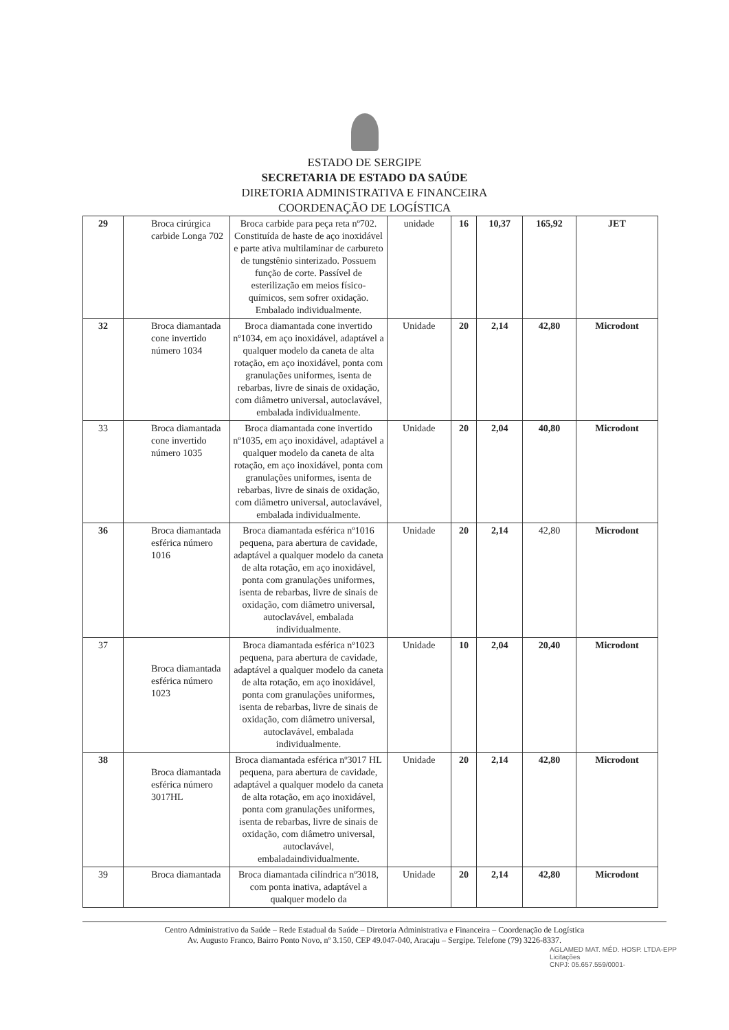ESTADO DE SERGIPE
SECRETARIA DE ESTADO DA SAÚDE
DIRETORIA ADMINISTRATIVA E FINANCEIRA
COORDENAÇÃO DE LOGÍSTICA
| 29 | Broca cirúrgica carbide Longa 702 | Broca carbide para peça reta nº702. Constituída de haste de aço inoxidável e parte ativa multilaminar de carbureto de tungstênio sinterizado. Possuem função de corte. Passível de esterilização em meios físico-químicos, sem sofrer oxidação. Embalado individualmente. | unidade | 16 | 10,37 | 165,92 | JET |
| 32 | Broca diamantada cone invertido número 1034 | Broca diamantada cone invertido nº1034, em aço inoxidável, adaptável a qualquer modelo da caneta de alta rotação, em aço inoxidável, ponta com granulações uniformes, isenta de rebarbas, livre de sinais de oxidação, com diâmetro universal, autoclavável, embalada individualmente. | Unidade | 20 | 2,14 | 42,80 | Microdont |
| 33 | Broca diamantada cone invertido número 1035 | Broca diamantada cone invertido nº1035, em aço inoxidável, adaptável a qualquer modelo da caneta de alta rotação, em aço inoxidável, ponta com granulações uniformes, isenta de rebarbas, livre de sinais de oxidação, com diâmetro universal, autoclavável, embalada individualmente. | Unidade | 20 | 2,04 | 40,80 | Microdont |
| 36 | Broca diamantada esférica número 1016 | Broca diamantada esférica nº1016 pequena, para abertura de cavidade, adaptável a qualquer modelo da caneta de alta rotação, em aço inoxidável, ponta com granulações uniformes, isenta de rebarbas, livre de sinais de oxidação, com diâmetro universal, autoclavável, embalada individualmente. | Unidade | 20 | 2,14 | 42,80 | Microdont |
| 37 | Broca diamantada esférica número 1023 | Broca diamantada esférica nº1023 pequena, para abertura de cavidade, adaptável a qualquer modelo da caneta de alta rotação, em aço inoxidável, ponta com granulações uniformes, isenta de rebarbas, livre de sinais de oxidação, com diâmetro universal, autoclavável, embalada individualmente. | Unidade | 10 | 2,04 | 20,40 | Microdont |
| 38 | Broca diamantada esférica número 3017HL | Broca diamantada esférica nº3017 HL pequena, para abertura de cavidade, adaptável a qualquer modelo da caneta de alta rotação, em aço inoxidável, ponta com granulações uniformes, isenta de rebarbas, livre de sinais de oxidação, com diâmetro universal, autoclavável, embaladaindividualmente. | Unidade | 20 | 2,14 | 42,80 | Microdont |
| 39 | Broca diamantada | Broca diamantada cilíndrica nº3018, com ponta inativa, adaptável a qualquer modelo da | Unidade | 20 | 2,14 | 42,80 | Microdont |
Centro Administrativo da Saúde – Rede Estadual da Saúde – Diretoria Administrativa e Financeira – Coordenação de Logística
Av. Augusto Franco, Bairro Ponto Novo, nº 3.150, CEP 49.047-040, Aracaju – Sergipe. Telefone (79) 3226-8337.
AGLAMED MAT. MÉD. HOSP. LTDA-EPP
Licitações
CNPJ: 05.657.559/0001-